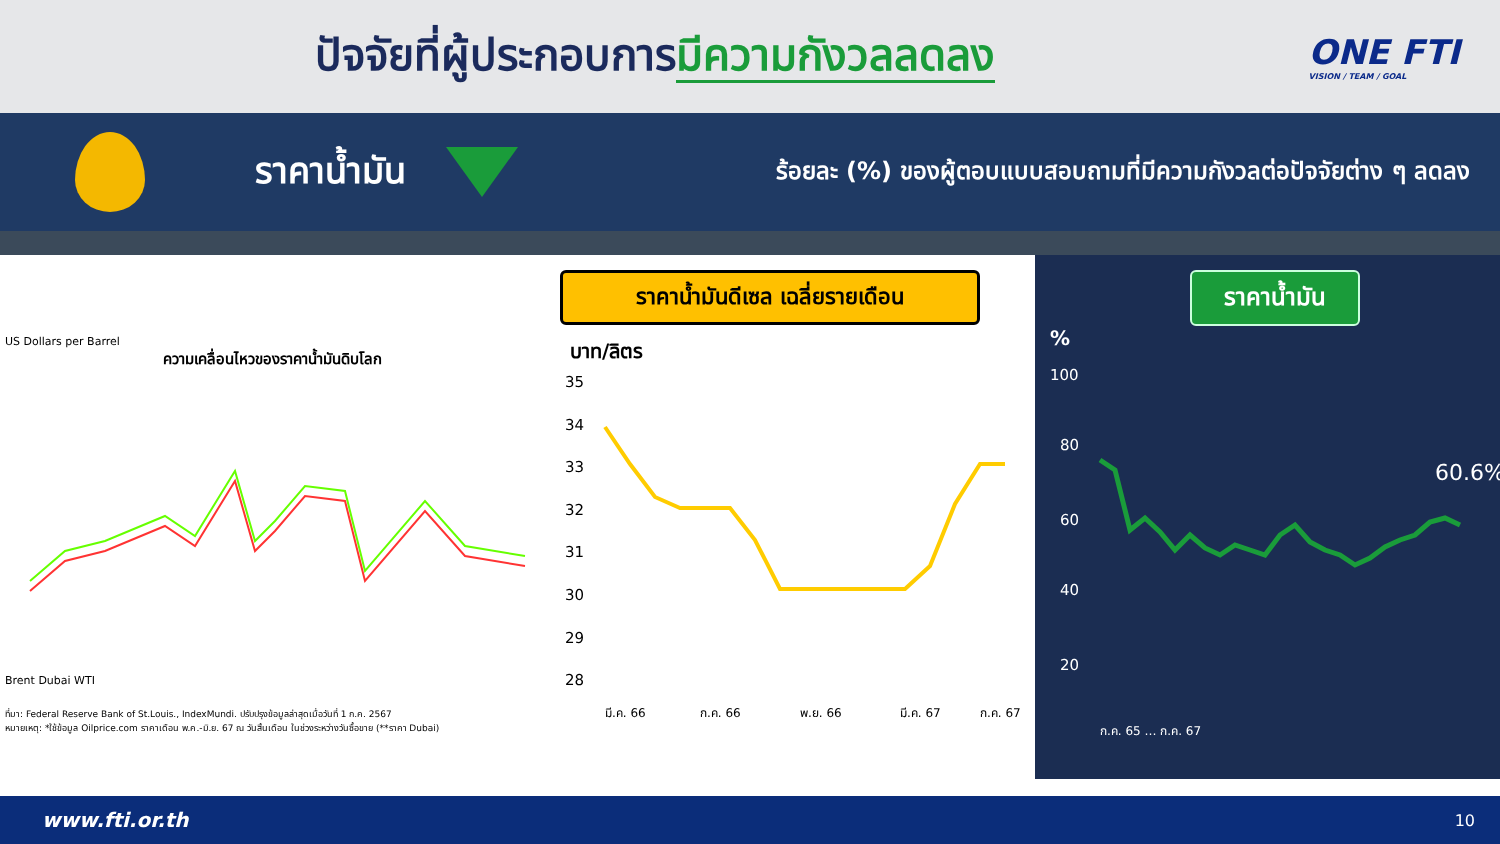ปัจจัยที่ผู้ประกอบการมีความกังวลลดลง
ONE FTI
VISION / TEAM / GOAL
ราคาน้ำมัน
ร้อยละ (%) ของผู้ตอบแบบสอบถามที่มีความกังวลต่อปัจจัยต่าง ๆ ลดลง
US Dollars per Barrel
ความเคลื่อนไหวของราคาน้ำมันดิบโลก
Brent Dubai WTI
ที่มา: Federal Reserve Bank of St.Louis., IndexMundi. ปรับปรุงข้อมูลล่าสุดเมื่อวันที่ 1 ก.ค. 2567
หมายเหตุ: *ใช้ข้อมูล Oilprice.com ราคาเดือน พ.ค.-มิ.ย. 67 ณ วันสิ้นเดือน ในช่วงระหว่างวันซื้อขาย (**ราคา Dubai)
ราคาน้ำมันดีเซล เฉลี่ยรายเดือน
บาท/ลิตร
35
34
33
32
31
30
29
28
มี.ค. 66
ก.ค. 66
พ.ย. 66
มี.ค. 67
ก.ค. 67
ราคาน้ำมัน
%
100
80
60
40
20
60.6%
ก.ค. 65 … ก.ค. 67
www.fti.or.th 10